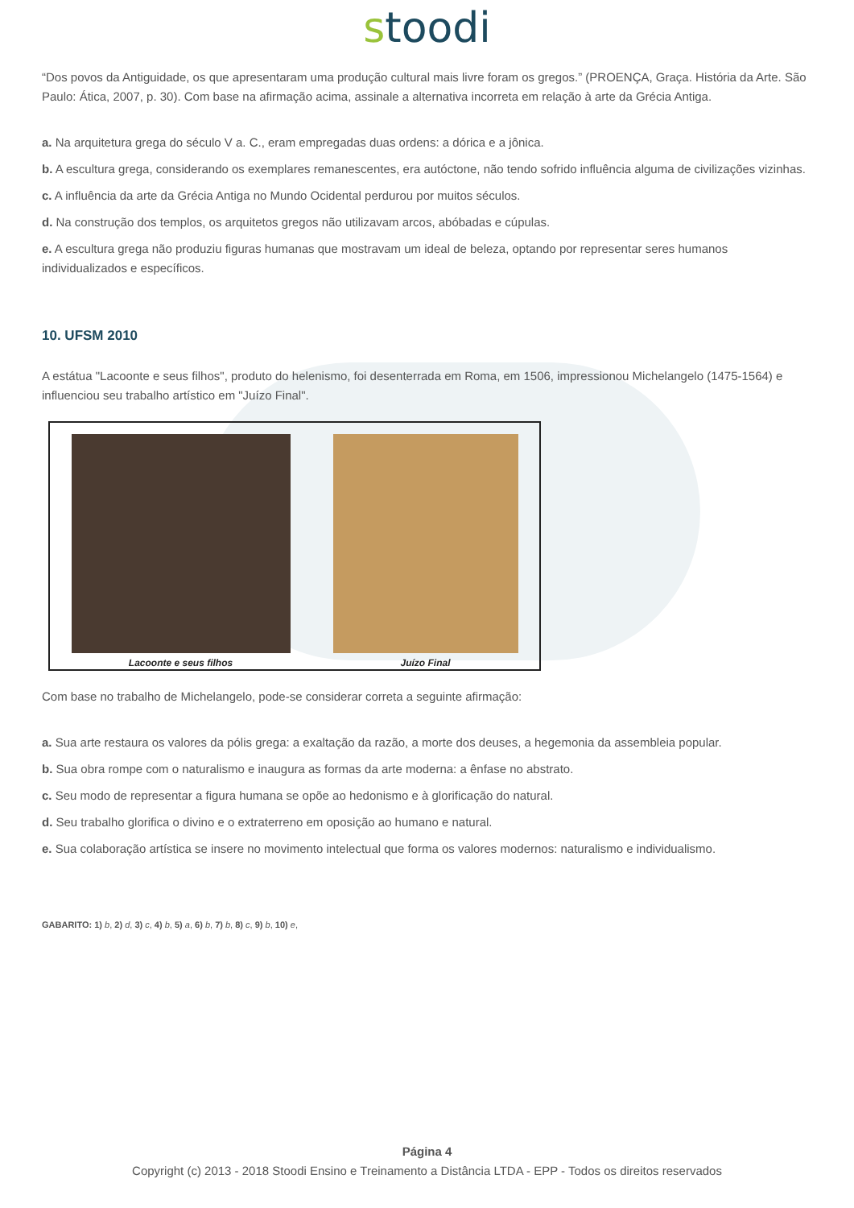stoodi
“Dos povos da Antiguidade, os que apresentaram uma produção cultural mais livre foram os gregos.” (PROENÇA, Graça. História da Arte. São Paulo: Ática, 2007, p. 30). Com base na afirmação acima, assinale a alternativa incorreta em relação à arte da Grécia Antiga.
a. Na arquitetura grega do século V a. C., eram empregadas duas ordens: a dórica e a jônica.
b. A escultura grega, considerando os exemplares remanescentes, era autóctone, não tendo sofrido influência alguma de civilizações vizinhas.
c. A influência da arte da Grécia Antiga no Mundo Ocidental perdurou por muitos séculos.
d. Na construção dos templos, os arquitetos gregos não utilizavam arcos, abóbadas e cúpulas.
e. A escultura grega não produziu figuras humanas que mostravam um ideal de beleza, optando por representar seres humanos individualizados e específicos.
10. UFSM 2010
A estátua "Lacoonte e seus filhos", produto do helenismo, foi desenterrada em Roma, em 1506, impressionou Michelangelo (1475-1564) e influenciou seu trabalho artístico em "Juízo Final".
Lacoonte e seus filhos Juízo Final
Com base no trabalho de Michelangelo, pode-se considerar correta a seguinte afirmação:
a. Sua arte restaura os valores da pólis grega: a exaltação da razão, a morte dos deuses, a hegemonia da assembleia popular.
b. Sua obra rompe com o naturalismo e inaugura as formas da arte moderna: a ênfase no abstrato.
c. Seu modo de representar a figura humana se opõe ao hedonismo e à glorificação do natural.
d. Seu trabalho glorifica o divino e o extraterreno em oposição ao humano e natural.
e. Sua colaboração artística se insere no movimento intelectual que forma os valores modernos: naturalismo e individualismo.
GABARITO: 1) b, 2) d, 3) c, 4) b, 5) a, 6) b, 7) b, 8) c, 9) b, 10) e,
Página 4
Copyright (c) 2013 - 2018 Stoodi Ensino e Treinamento a Distância LTDA - EPP - Todos os direitos reservados